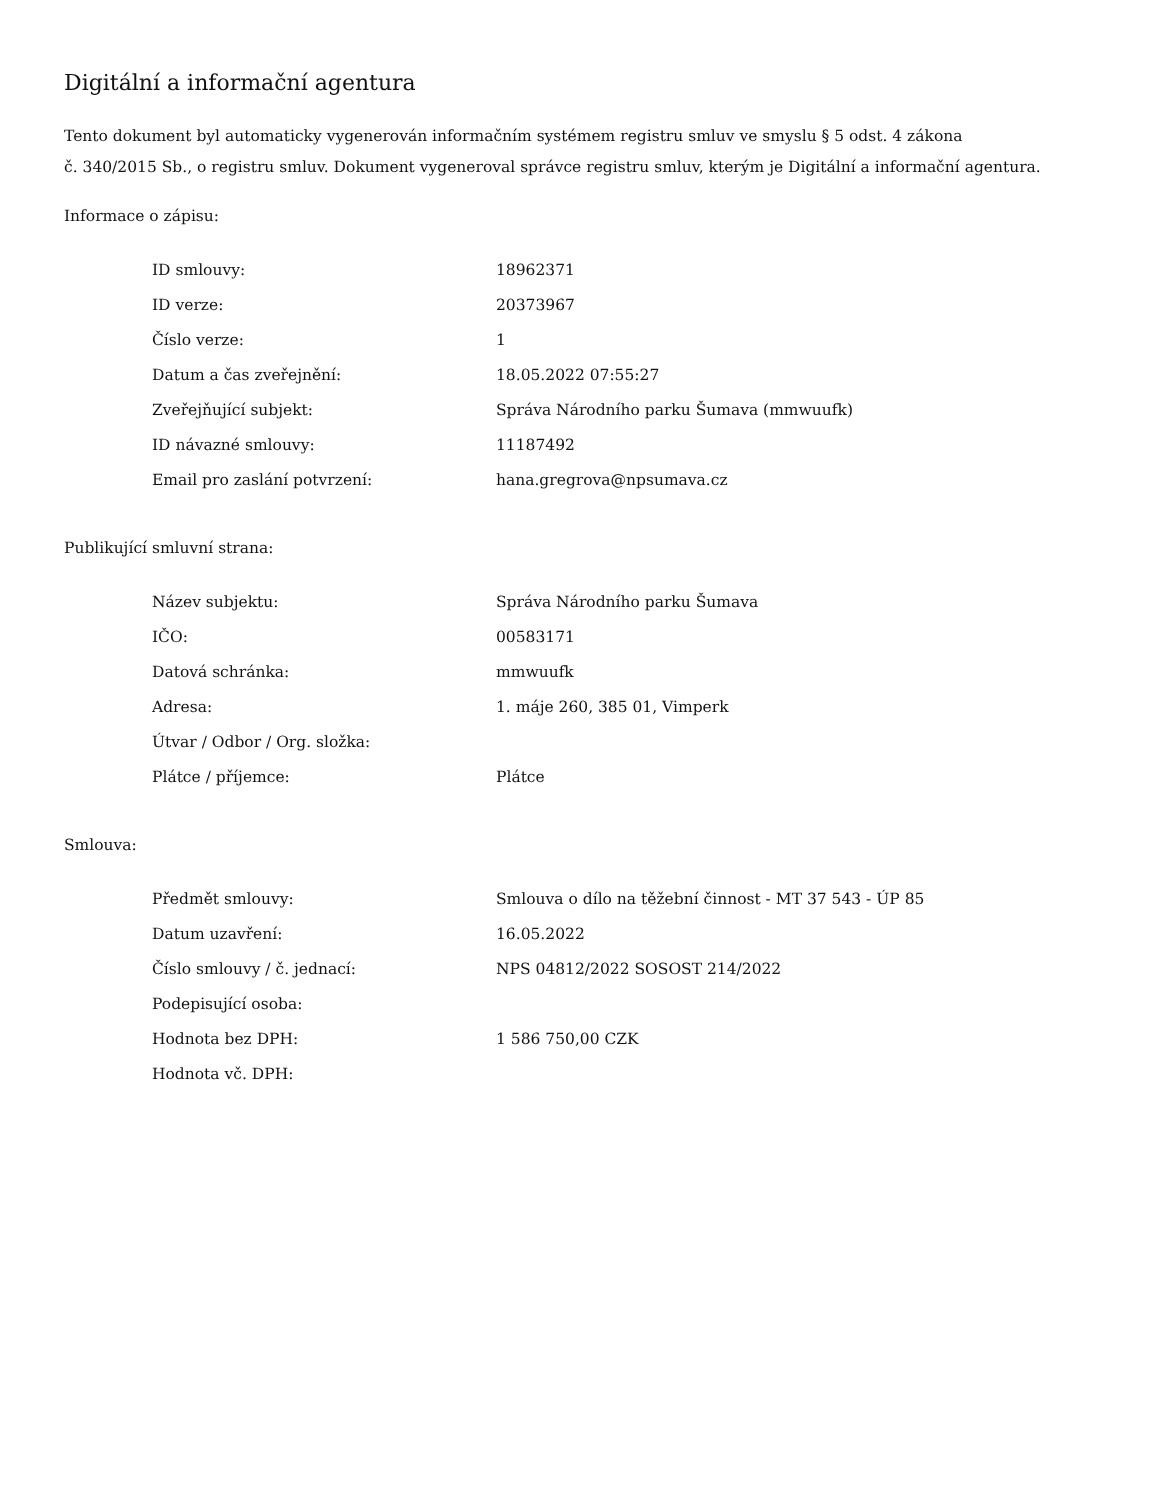Digitální a informační agentura
Tento dokument byl automaticky vygenerován informačním systémem registru smluv ve smyslu § 5 odst. 4 zákona
č. 340/2015 Sb., o registru smluv. Dokument vygeneroval správce registru smluv, kterým je Digitální a informační agentura.
Informace o zápisu:
| ID smlouvy: | 18962371 |
| ID verze: | 20373967 |
| Číslo verze: | 1 |
| Datum a čas zveřejnění: | 18.05.2022 07:55:27 |
| Zveřejňující subjekt: | Správa Národního parku Šumava (mmwuufk) |
| ID návazné smlouvy: | 11187492 |
| Email pro zaslání potvrzení: | hana.gregrova@npsumava.cz |
Publikující smluvní strana:
| Název subjektu: | Správa Národního parku Šumava |
| IČO: | 00583171 |
| Datová schránka: | mmwuufk |
| Adresa: | 1. máje 260, 385 01, Vimperk |
| Útvar / Odbor / Org. složka: | |
| Plátce / příjemce: | Plátce |
Smlouva:
| Předmět smlouvy: | Smlouva o dílo na těžební činnost - MT 37 543 - ÚP 85 |
| Datum uzavření: | 16.05.2022 |
| Číslo smlouvy / č. jednací: | NPS 04812/2022 SOSOST 214/2022 |
| Podepisující osoba: | |
| Hodnota bez DPH: | 1 586 750,00 CZK |
| Hodnota vč. DPH: | |